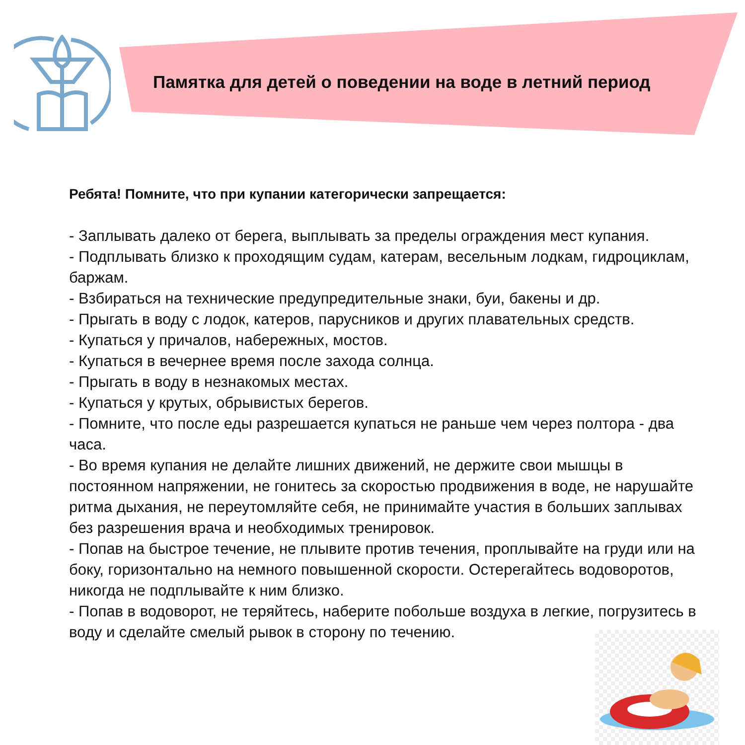Памятка для детей о поведении на воде в летний период
Ребята! Помните, что при купании категорически запрещается:
- Заплывать далеко от берега, выплывать за пределы ограждения мест купания.
- Подплывать близко к проходящим судам, катерам, весельным лодкам, гидроциклам, баржам.
- Взбираться на технические предупредительные знаки, буи, бакены и др.
- Прыгать в воду с лодок, катеров, парусников и других плавательных средств.
- Купаться у причалов, набережных, мостов.
- Купаться в вечернее время после захода солнца.
- Прыгать в воду в незнакомых местах.
- Купаться у крутых, обрывистых берегов.
- Помните, что после еды разрешается купаться не раньше чем через полтора - два часа.
- Во время купания не делайте лишних движений, не держите свои мышцы в постоянном напряжении, не гонитесь за скоростью продвижения в воде, не нарушайте ритма дыхания, не переутомляйте себя, не принимайте участия в больших заплывах без разрешения врача и необходимых тренировок.
- Попав на быстрое течение, не плывите против течения, проплывайте на груди или на боку, горизонтально на немного повышенной скорости. Остерегайтесь водоворотов, никогда не подплывайте к ним близко.
- Попав в водоворот, не теряйтесь, наберите побольше воздуха в легкие, погрузитесь в воду и сделайте смелый рывок в сторону по течению.